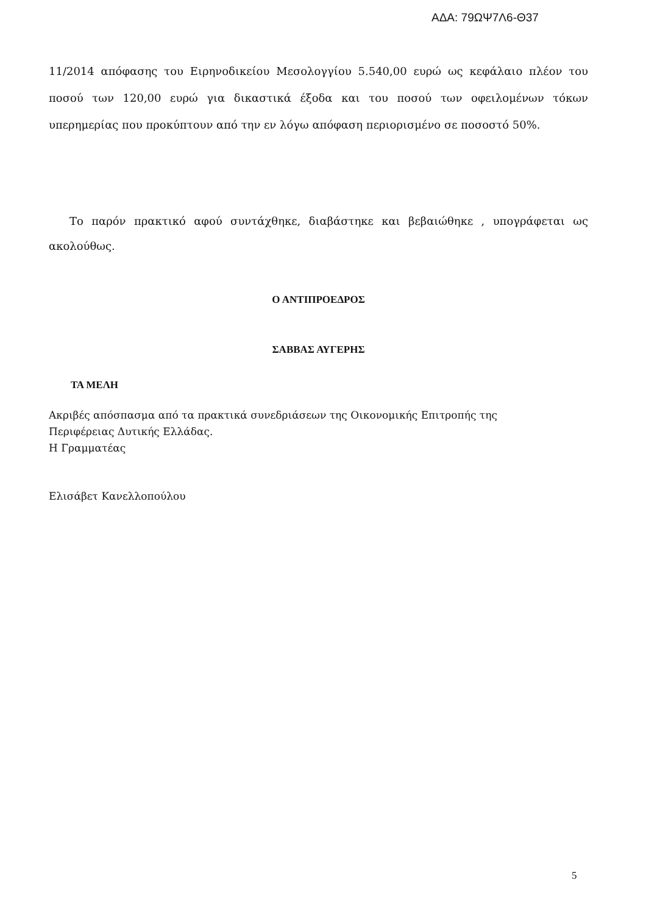ΑΔΑ: 79ΩΨ7Λ6-Θ37
11/2014 απόφασης του Ειρηνοδικείου Μεσολογγίου 5.540,00 ευρώ ως κεφάλαιο πλέον του ποσού των 120,00 ευρώ για δικαστικά έξοδα και του ποσού των οφειλομένων τόκων υπερημερίας που προκύπτουν από την εν λόγω απόφαση περιορισμένο σε ποσοστό 50%.
Το παρόν πρακτικό αφού συντάχθηκε, διαβάστηκε και βεβαιώθηκε , υπογράφεται ως ακολούθως.
Ο ΑΝΤΙΠΡΟΕΔΡΟΣ
ΣΑΒΒΑΣ ΑΥΓΕΡΗΣ
ΤΑ ΜΕΛΗ
Ακριβές απόσπασμα από τα πρακτικά συνεδριάσεων της Οικονομικής Επιτροπής της
Περιφέρειας Δυτικής Ελλάδας.
Η Γραμματέας
Ελισάβετ Κανελλοπούλου
5